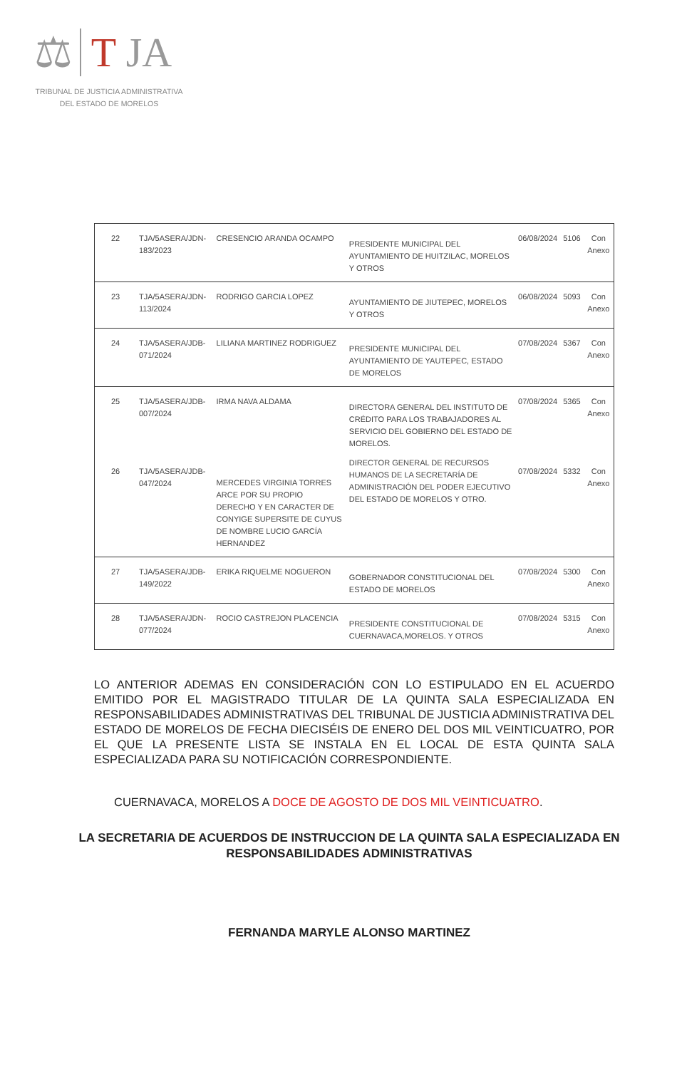⚖ T JA
TRIBUNAL DE JUSTICIA ADMINISTRATIVA
DEL ESTADO DE MORELOS
| 22 | TJA/5ASERA/JDN-183/2023 | CRESENCIO ARANDA OCAMPO | PRESIDENTE MUNICIPAL DEL AYUNTAMIENTO DE HUITZILAC, MORELOS Y OTROS | 06/08/2024 | 5106 | Con Anexo |
| 23 | TJA/5ASERA/JDN-113/2024 | RODRIGO GARCIA LOPEZ | AYUNTAMIENTO DE JIUTEPEC, MORELOS Y OTROS | 06/08/2024 | 5093 | Con Anexo |
| 24 | TJA/5ASERA/JDB-071/2024 | LILIANA MARTINEZ RODRIGUEZ | PRESIDENTE MUNICIPAL DEL AYUNTAMIENTO DE YAUTEPEC, ESTADO DE MORELOS | 07/08/2024 | 5367 | Con Anexo |
| 25 | TJA/5ASERA/JDB-007/2024 | IRMA NAVA ALDAMA | DIRECTORA GENERAL DEL INSTITUTO DE CRÉDITO PARA LOS TRABAJADORES AL SERVICIO DEL GOBIERNO DEL ESTADO DE MORELOS. | 07/08/2024 | 5365 | Con Anexo |
| 26 | TJA/5ASERA/JDB-047/2024 | MERCEDES VIRGINIA TORRES ARCE POR SU PROPIO DERECHO Y EN CARACTER DE CONYIGE SUPERSITE DE CUYUS DE NOMBRE LUCIO GARCÍA HERNANDEZ | DIRECTOR GENERAL DE RECURSOS HUMANOS DE LA SECRETARÍA DE ADMINISTRACIÓN DEL PODER EJECUTIVO DEL ESTADO DE MORELOS Y OTRO. | 07/08/2024 | 5332 | Con Anexo |
| 27 | TJA/5ASERA/JDB-149/2022 | ERIKA RIQUELME NOGUERON | GOBERNADOR CONSTITUCIONAL DEL ESTADO DE MORELOS | 07/08/2024 | 5300 | Con Anexo |
| 28 | TJA/5ASERA/JDN-077/2024 | ROCIO CASTREJON PLACENCIA | PRESIDENTE CONSTITUCIONAL DE CUERNAVACA,MORELOS. Y OTROS | 07/08/2024 | 5315 | Con Anexo |
LO ANTERIOR ADEMAS EN CONSIDERACIÓN CON LO ESTIPULADO EN EL ACUERDO EMITIDO POR EL MAGISTRADO TITULAR DE LA QUINTA SALA ESPECIALIZADA EN RESPONSABILIDADES ADMINISTRATIVAS DEL TRIBUNAL DE JUSTICIA ADMINISTRATIVA DEL ESTADO DE MORELOS DE FECHA DIECISÉIS DE ENERO DEL DOS MIL VEINTICUATRO, POR EL QUE LA PRESENTE LISTA SE INSTALA EN EL LOCAL DE ESTA QUINTA SALA ESPECIALIZADA PARA SU NOTIFICACIÓN CORRESPONDIENTE.
CUERNAVACA, MORELOS A DOCE DE AGOSTO DE DOS MIL VEINTICUATRO.
LA SECRETARIA DE ACUERDOS DE INSTRUCCION DE LA QUINTA SALA ESPECIALIZADA EN RESPONSABILIDADES ADMINISTRATIVAS
FERNANDA MARYLE ALONSO MARTINEZ